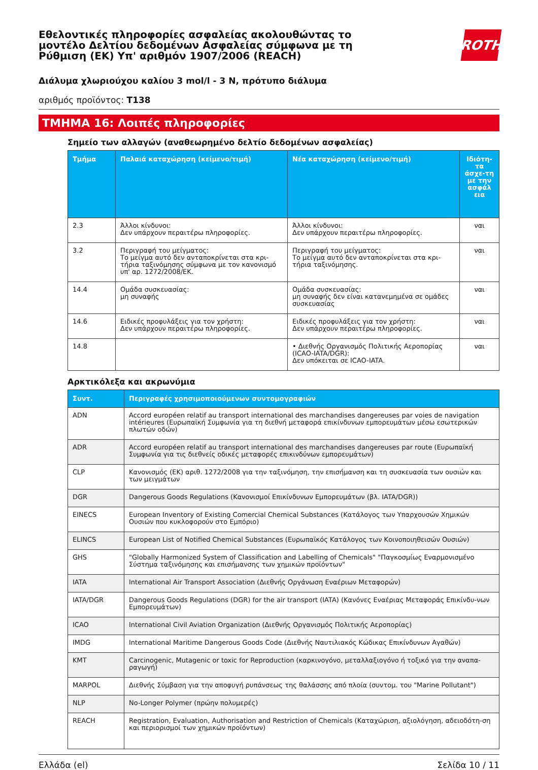ROTH
Εθελοντικές πληροφορίες ασφαλείας ακολουθώντας το μοντέλο Δελτίου δεδομένων Ασφαλείας σύμφωνα με τη Ρύθμιση (ΕΚ) Υπ' αριθμόν 1907/2006 (REACH)
Διάλυμα χλωριούχου καλίου 3 mol/l - 3 N, πρότυπο διάλυμα
αριθμός προϊόντος: T138
ΤΜΗΜΑ 16: Λοιπές πληροφορίες
Σημείο των αλλαγών (αναθεωρημένο δελτίο δεδομένων ασφαλείας)
| Τμήμα | Παλαιά καταχώρηση (κείμενο/τιμή) | Νέα καταχώρηση (κείμενο/τιμή) | Ιδιότη-τα άσχε-τη με την ασφάλ εια |
| --- | --- | --- | --- |
| 2.3 | Άλλοι κίνδυνοι: Δεν υπάρχουν περαιτέρω πληροφορίες. | Άλλοι κίνδυνοι: Δεν υπάρχουν περαιτέρω πληροφορίες. | ναι |
| 3.2 | Περιγραφή του μείγματος: Το μείγμα αυτό δεν ανταποκρίνεται στα κρι-τήρια ταξινόμησης σύμφωνα με τον κανονισμό υπ' αρ. 1272/2008/ΕΚ. | Περιγραφή του μείγματος: Το μείγμα αυτό δεν ανταποκρίνεται στα κρι-τήρια ταξινόμησης. | ναι |
| 14.4 | Ομάδα συσκευασίας: μη συναφής | Ομάδα συσκευασίας: μη συναφής δεν είναι κατανεμημένα σε ομάδες συσκευασίας | ναι |
| 14.6 | Ειδικές προφυλάξεις για τον χρήστη: Δεν υπάρχουν περαιτέρω πληροφορίες. | Ειδικές προφυλάξεις για τον χρήστη: Δεν υπάρχουν περαιτέρω πληροφορίες. | ναι |
| 14.8 | | • Διεθνής Οργανισμός Πολιτικής Αεροπορίας (ICAO-IATA/DGR): Δεν υπόκειται σε ICAO-IATA. | ναι |
Αρκτικόλεξα και ακρωνύμια
| Συντ. | Περιγραφές χρησιμοποιούμενων συντομογραφιών |
| --- | --- |
| ADN | Accord européen relatif au transport international des marchandises dangereuses par voies de navigation intérieures (Ευρωπαϊκή Συμφωνία για τη διεθνή μεταφορά επικίνδυνων εμπορευμάτων μέσω εσωτερικών πλωτών οδών) |
| ADR | Accord européen relatif au transport international des marchandises dangereuses par route (Ευρωπαϊκή Συμφωνία για τις διεθνείς οδικές μεταφορές επικινδύνων εμπορευμάτων) |
| CLP | Κανονισμός (ΕΚ) αριθ. 1272/2008 για την ταξινόμηση, την επισήμανση και τη συσκευασία των ουσιών και των μειγμάτων |
| DGR | Dangerous Goods Regulations (Κανονισμοί Επικίνδυνων Εμπορευμάτων (βλ. IATA/DGR)) |
| EINECS | European Inventory of Existing Comercial Chemical Substances (Κατάλογος των Υπαρχουσών Χημικών Ουσιών που κυκλοφορούν στο Εμπόριο) |
| ELINCS | European List of Notified Chemical Substances (Ευρωπαϊκός Κατάλογος των Κοινοποιηθεισών Ουσιών) |
| GHS | "Globally Harmonized System of Classification and Labelling of Chemicals" "Παγκοσμίως Εναρμονισμένο Σύστημα ταξινόμησης και επισήμανσης των χημικών προϊόντων" |
| IATA | International Air Transport Association (Διεθνής Οργάνωση Εναέριων Μεταφορών) |
| IATA/DGR | Dangerous Goods Regulations (DGR) for the air transport (IATA) (Κανόνες Εναέριας Μεταφοράς Επικίνδυ-νων Εμπορευμάτων) |
| ICAO | International Civil Aviation Organization (Διεθνής Οργανισμός Πολιτικής Αεροπορίας) |
| IMDG | International Maritime Dangerous Goods Code (Διεθνής Ναυτιλιακός Κώδικας Επικίνδυνων Αγαθών) |
| KMT | Carcinogenic, Mutagenic or toxic for Reproduction (καρκινογόνο, μεταλλαξιογόνο ή τοξικό για την αναπα-ραγωγή) |
| MARPOL | Διεθνής Σύμβαση για την αποφυγή ρυπάνσεως της θαλάσσης από πλοία (συντομ. του "Marine Pollutant") |
| NLP | No-Longer Polymer (πρώην πολυμερές) |
| REACH | Registration, Evaluation, Authorisation and Restriction of Chemicals (Καταχώριση, αξιολόγηση, αδειοδότη-ση και περιορισμοί των χημικών προϊόντων) |
Ελλάδα (el) Σελίδα 10 / 11